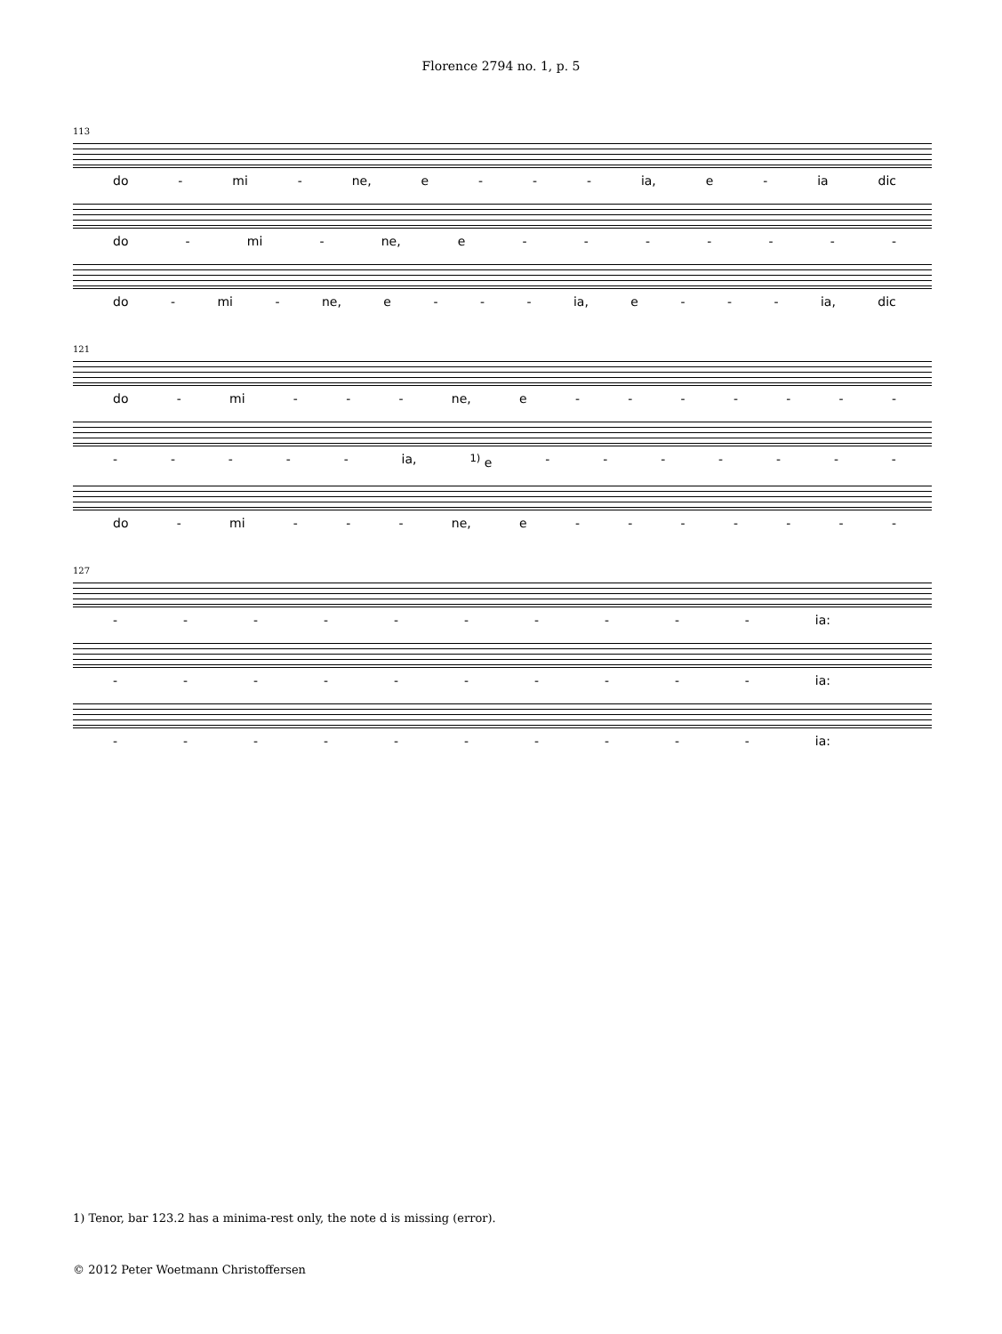Florence 2794 no. 1, p. 5
113
do - mi - ne, e - - - ia, e - ia dic
do - mi - ne, e - - - - - - -
do - mi - ne, e - - - ia, e - - - ia, dic
121
do - mi - - - ne, e - - - - - - -
- - - - - ia, <sup>1)</sup> e - - - - - - -
do - mi - - - ne, e - - - - - - -
127
- - - - - - - - - - ia:
- - - - - - - - - - ia:
- - - - - - - - - - ia:
1) Tenor, bar 123.2 has a minima-rest only, the note d is missing (error).
© 2012 Peter Woetmann Christoffersen